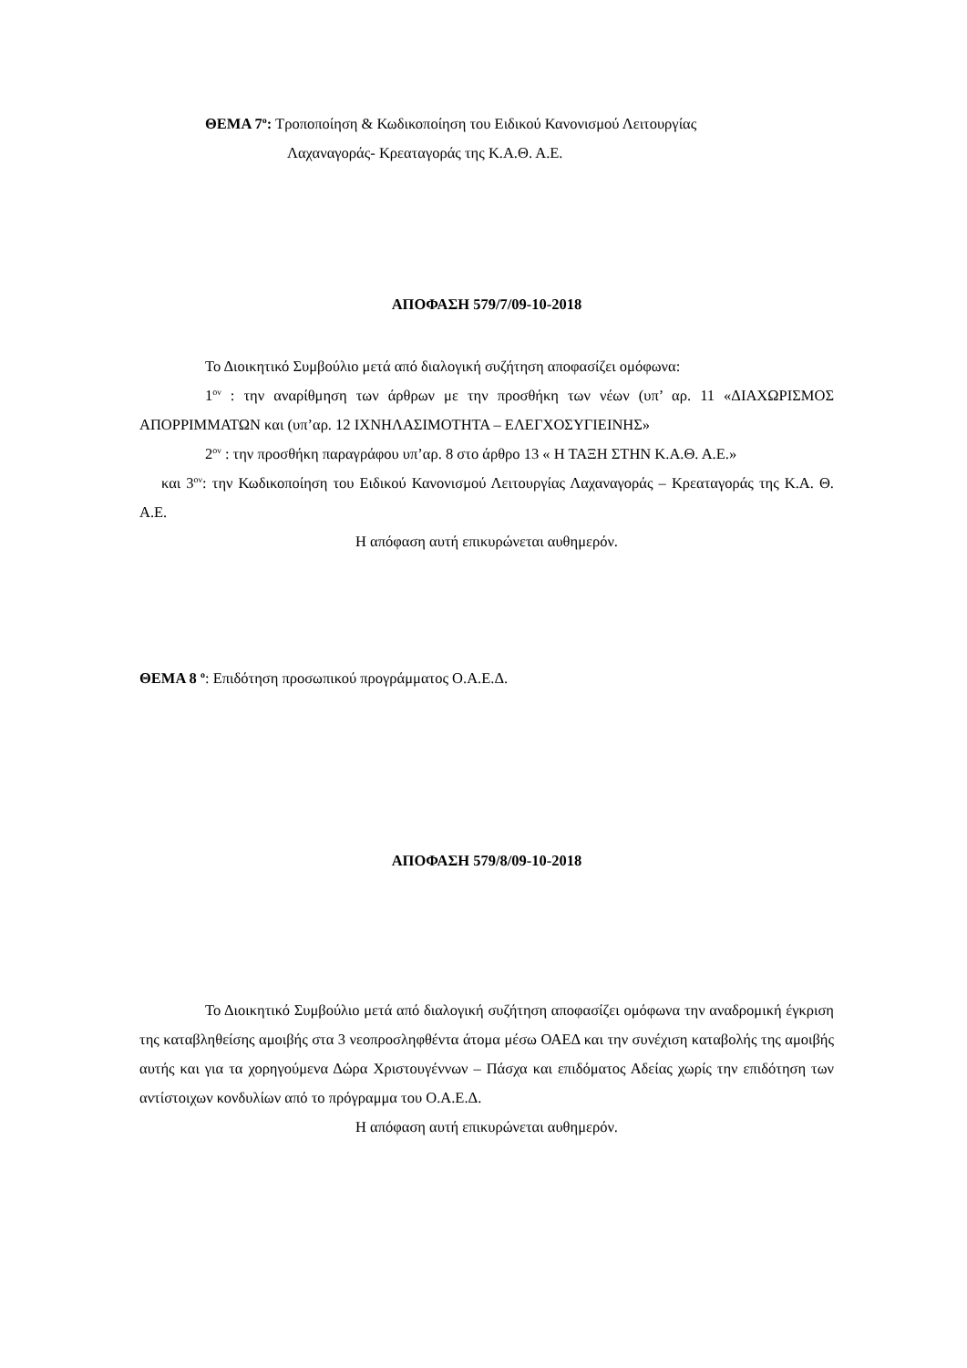ΘΕΜΑ 7<sup>ο</sup>: Τροποποίηση & Κωδικοποίηση του Ειδικού Κανονισμού Λειτουργίας
Λαχαναγοράς- Κρεαταγοράς της Κ.Α.Θ. Α.Ε.
ΑΠΟΦΑΣΗ 579/7/09-10-2018
Το Διοικητικό Συμβούλιο μετά από διαλογική συζήτηση αποφασίζει ομόφωνα:
1<sup>ον</sup> : την αναρίθμηση των άρθρων με την προσθήκη των νέων (υπ’ αρ. 11 «ΔΙΑΧΩΡΙΣΜΟΣ ΑΠΟΡΡΙΜΜΑΤΩΝ και (υπ’αρ. 12 ΙΧΝΗΛΑΣΙΜΟΤΗΤΑ – ΕΛΕΓΧΟΣΥΓΙΕΙΝΗΣ»
2<sup>ον</sup> : την προσθήκη παραγράφου υπ’αρ. 8 στο άρθρο 13 « Η ΤΑΞΗ ΣΤΗΝ Κ.Α.Θ. Α.Ε.»
και 3<sup>ον</sup>: την Κωδικοποίηση του Ειδικού Κανονισμού Λειτουργίας Λαχαναγοράς – Κρεαταγοράς της Κ.Α. Θ. Α.Ε.
Η απόφαση αυτή επικυρώνεται αυθημερόν.
ΘΕΜΑ 8 <sup>ο</sup>: Επιδότηση προσωπικού προγράμματος Ο.Α.Ε.Δ.
ΑΠΟΦΑΣΗ 579/8/09-10-2018
Το Διοικητικό Συμβούλιο μετά από διαλογική συζήτηση αποφασίζει ομόφωνα την αναδρομική έγκριση της καταβληθείσης αμοιβής στα 3 νεοπροσληφθέντα άτομα μέσω ΟΑΕΔ και την συνέχιση καταβολής της αμοιβής αυτής και για τα χορηγούμενα Δώρα Χριστουγέννων – Πάσχα και επιδόματος Αδείας χωρίς την επιδότηση των αντίστοιχων κονδυλίων από το πρόγραμμα του Ο.Α.Ε.Δ.
Η απόφαση αυτή επικυρώνεται αυθημερόν.